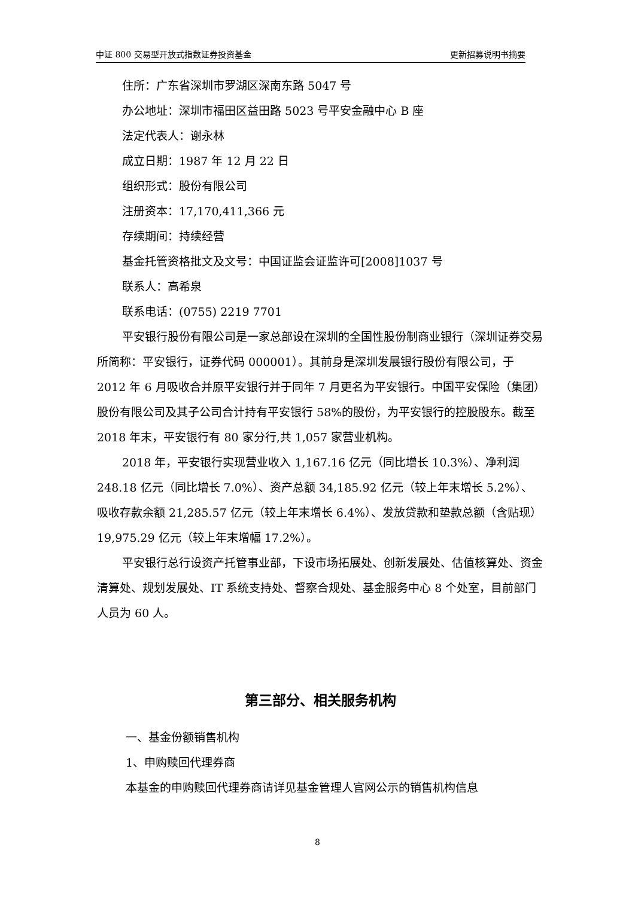中证 800 交易型开放式指数证券投资基金 更新招募说明书摘要
住所：广东省深圳市罗湖区深南东路 5047 号
办公地址：深圳市福田区益田路 5023 号平安金融中心 B 座
法定代表人：谢永林
成立日期：1987 年 12 月 22 日
组织形式：股份有限公司
注册资本：17,170,411,366 元
存续期间：持续经营
基金托管资格批文及文号：中国证监会证监许可[2008]1037 号
联系人：高希泉
联系电话：(0755) 2219 7701
平安银行股份有限公司是一家总部设在深圳的全国性股份制商业银行（深圳证券交易所简称：平安银行，证券代码 000001）。其前身是深圳发展银行股份有限公司，于 2012 年 6 月吸收合并原平安银行并于同年 7 月更名为平安银行。中国平安保险（集团）股份有限公司及其子公司合计持有平安银行 58%的股份，为平安银行的控股股东。截至 2018 年末，平安银行有 80 家分行,共 1,057 家营业机构。
2018 年，平安银行实现营业收入 1,167.16 亿元（同比增长 10.3%）、净利润 248.18 亿元（同比增长 7.0%）、资产总额 34,185.92 亿元（较上年末增长 5.2%）、吸收存款余额 21,285.57 亿元（较上年末增长 6.4%）、发放贷款和垫款总额（含贴现）19,975.29 亿元（较上年末增幅 17.2%）。
平安银行总行设资产托管事业部，下设市场拓展处、创新发展处、估值核算处、资金清算处、规划发展处、IT 系统支持处、督察合规处、基金服务中心 8 个处室，目前部门人员为 60 人。
第三部分、相关服务机构
一、基金份额销售机构
1、申购赎回代理券商
本基金的申购赎回代理券商请详见基金管理人官网公示的销售机构信息
8